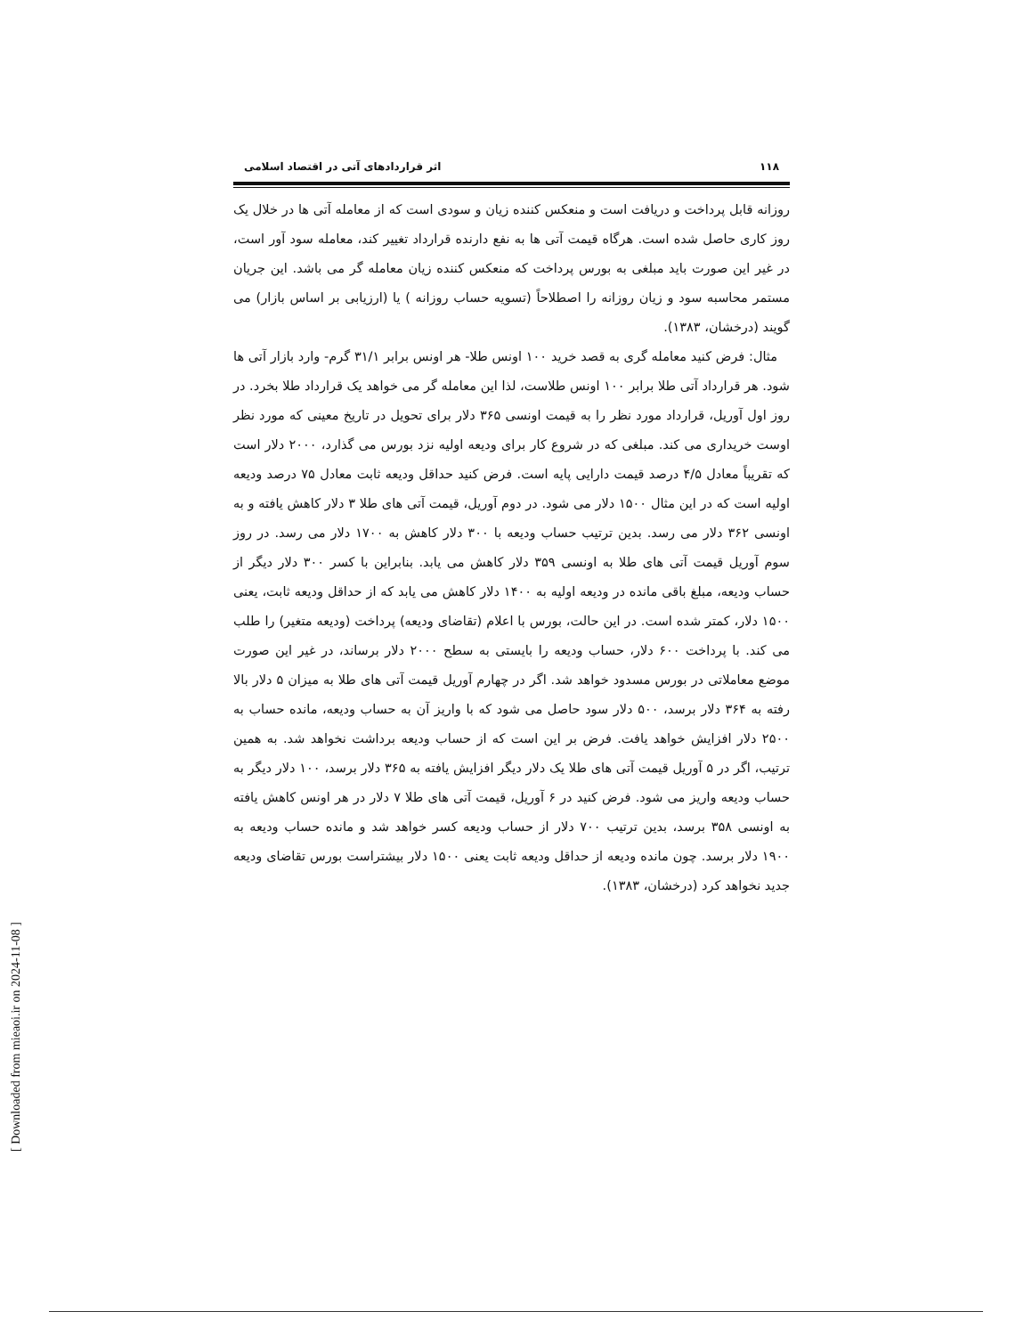۱۱۸ اثر قراردادهای آتی در اقتصاد اسلامی
روزانه قابل پرداخت و دریافت است و منعکس کننده زیان و سودی است که از معامله آتی ها در خلال یک روز کاری حاصل شده است. هرگاه قیمت آتی ها به نفع دارنده قرارداد تغییر کند، معامله سود آور است، در غیر این صورت باید مبلغی به بورس پرداخت که منعکس کننده زیان معامله گر می باشد. این جریان مستمر محاسبه سود و زیان روزانه را اصطلاحاً (تسویه حساب روزانه ) یا (ارزیابی بر اساس بازار) می گویند (درخشان، ۱۳۸۳).
مثال: فرض کنید معامله گری به قصد خرید ۱۰۰ اونس طلا- هر اونس برابر ۳۱/۱ گرم- وارد بازار آتی ها شود. هر قرارداد آتی طلا برابر ۱۰۰ اونس طلاست، لذا این معامله گر می خواهد یک قرارداد طلا بخرد. در روز اول آوریل، قرارداد مورد نظر را به قیمت اونسی ۳۶۵ دلار برای تحویل در تاریخ معینی که مورد نظر اوست خریداری می کند. مبلغی که در شروع کار برای ودیعه اولیه نزد بورس می گذارد، ۲۰۰۰ دلار است که تقریباً معادل ۴/۵ درصد قیمت دارایی پایه است. فرض کنید حداقل ودیعه ثابت معادل ۷۵ درصد ودیعه اولیه است که در این مثال ۱۵۰۰ دلار می شود. در دوم آوریل، قیمت آتی های طلا ۳ دلار کاهش یافته و به اونسی ۳۶۲ دلار می رسد. بدین ترتیب حساب ودیعه با ۳۰۰ دلار کاهش به ۱۷۰۰ دلار می رسد. در روز سوم آوریل قیمت آتی های طلا به اونسی ۳۵۹ دلار کاهش می یابد. بنابراین با کسر ۳۰۰ دلار دیگر از حساب ودیعه، مبلغ باقی مانده در ودیعه اولیه به ۱۴۰۰ دلار کاهش می یابد که از حداقل ودیعه ثابت، یعنی ۱۵۰۰ دلار، کمتر شده است. در این حالت، بورس با اعلام (تقاضای ودیعه) پرداخت (ودیعه متغیر) را طلب می کند. با پرداخت ۶۰۰ دلار، حساب ودیعه را بایستی به سطح ۲۰۰۰ دلار برساند، در غیر این صورت موضع معاملاتی در بورس مسدود خواهد شد. اگر در چهارم آوریل قیمت آتی های طلا به میزان ۵ دلار بالا رفته به ۳۶۴ دلار برسد، ۵۰۰ دلار سود حاصل می شود که با واریز آن به حساب ودیعه، مانده حساب به ۲۵۰۰ دلار افزایش خواهد یافت. فرض بر این است که از حساب ودیعه برداشت نخواهد شد. به همین ترتیب، اگر در ۵ آوریل قیمت آتی های طلا یک دلار دیگر افزایش یافته به ۳۶۵ دلار برسد، ۱۰۰ دلار دیگر به حساب ودیعه واریز می شود. فرض کنید در ۶ آوریل، قیمت آتی های طلا ۷ دلار در هر اونس کاهش یافته به اونسی ۳۵۸ برسد، بدین ترتیب ۷۰۰ دلار از حساب ودیعه کسر خواهد شد و مانده حساب ودیعه به ۱۹۰۰ دلار برسد. چون مانده ودیعه از حداقل ودیعه ثابت یعنی ۱۵۰۰ دلار بیشتراست بورس تقاضای ودیعه جدید نخواهد کرد (درخشان، ۱۳۸۳).
[ Downloaded from mieaoi.ir on 2024-11-08 ]